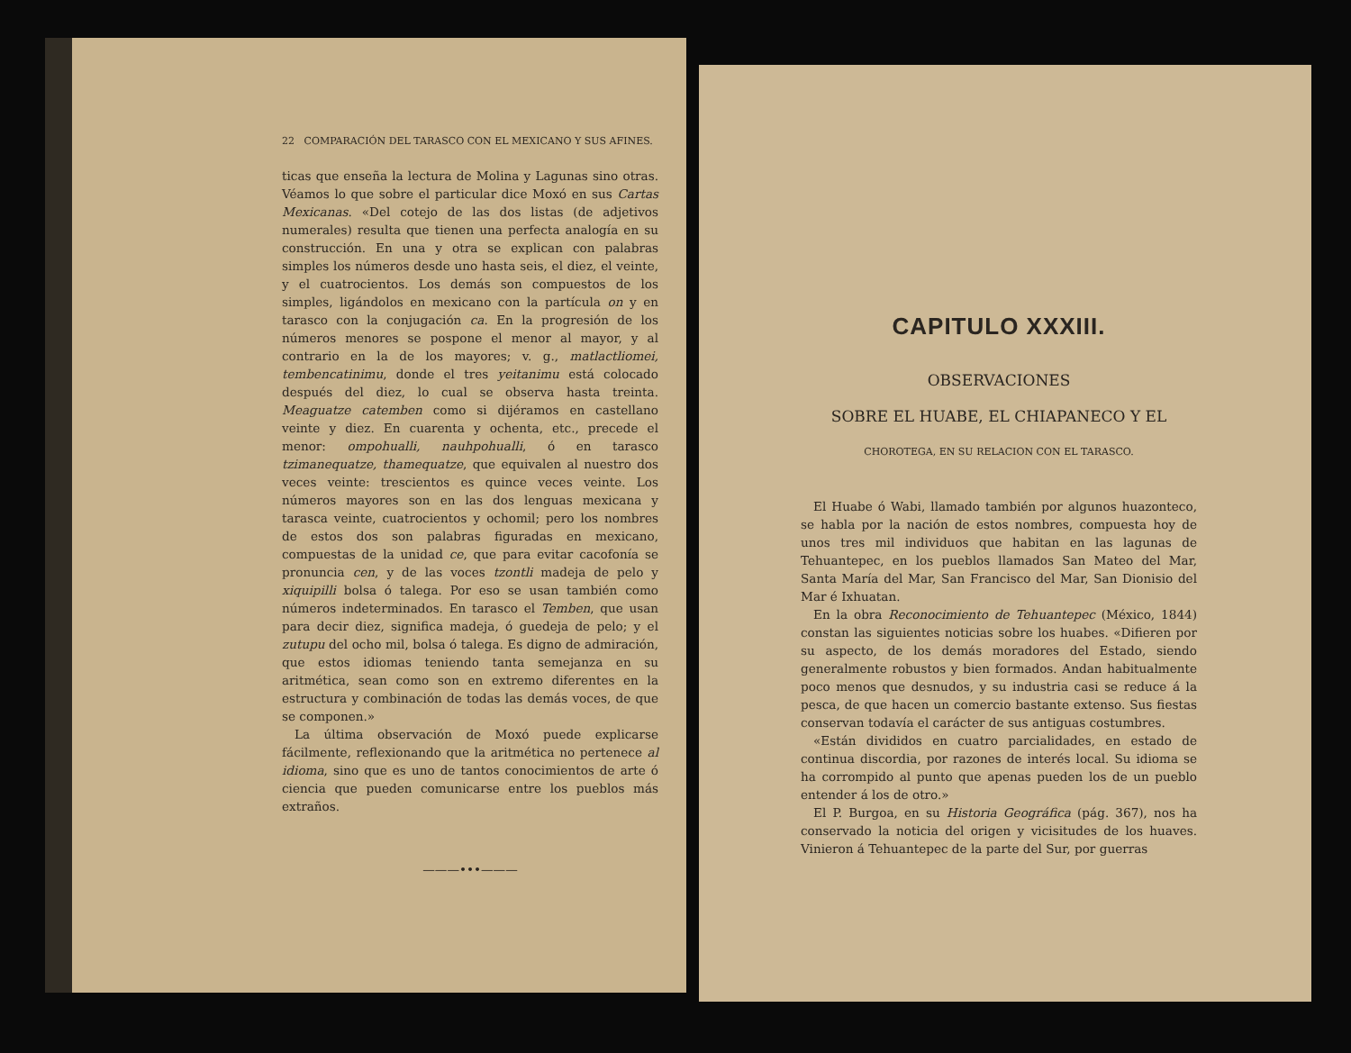22 COMPARACIÓN DEL TARASCO CON EL MEXICANO Y SUS AFINES.
ticas que enseña la lectura de Molina y Lagunas sino otras. Véamos lo que sobre el particular dice Moxó en sus Cartas Mexicanas. «Del cotejo de las dos listas (de adjetivos numerales) resulta que tienen una perfecta analogía en su construcción. En una y otra se explican con palabras simples los números desde uno hasta seis, el diez, el veinte, y el cuatrocientos. Los demás son compuestos de los simples, ligándolos en mexicano con la partícula on y en tarasco con la conjugación ca. En la progresión de los números menores se pospone el menor al mayor, y al contrario en la de los mayores; v. g., matlactliomei, tembencatinimu, donde el tres yeitanimu está colocado después del diez, lo cual se observa hasta treinta. Meaguatze catemben como si dijéramos en castellano veinte y diez. En cuarenta y ochenta, etc., precede el menor: ompohualli, nauhpohualli, ó en tarasco tzimanequatze, thamequatze, que equivalen al nuestro dos veces veinte: trescientos es quince veces veinte. Los números mayores son en las dos lenguas mexicana y tarasca veinte, cuatrocientos y ochomil; pero los nombres de estos dos son palabras figuradas en mexicano, compuestas de la unidad ce, que para evitar cacofonía se pronuncia cen, y de las voces tzontli madeja de pelo y xiquipilli bolsa ó talega. Por eso se usan también como números indeterminados. En tarasco el Temben, que usan para decir diez, significa madeja, ó guedeja de pelo; y el zutupu del ocho mil, bolsa ó talega. Es digno de admiración, que estos idiomas teniendo tanta semejanza en su aritmética, sean como son en extremo diferentes en la estructura y combinación de todas las demás voces, de que se componen.»
La última observación de Moxó puede explicarse fácilmente, reflexionando que la aritmética no pertenece al idioma, sino que es uno de tantos conocimientos de arte ó ciencia que pueden comunicarse entre los pueblos más extraños.
———•••———
CAPITULO XXXIII.
OBSERVACIONES
SOBRE EL HUABE, EL CHIAPANECO Y EL
CHOROTEGA, EN SU RELACION CON EL TARASCO.
El Huabe ó Wabi, llamado también por algunos huazonteco, se habla por la nación de estos nombres, compuesta hoy de unos tres mil individuos que habitan en las lagunas de Tehuantepec, en los pueblos llamados San Mateo del Mar, Santa María del Mar, San Francisco del Mar, San Dionisio del Mar é Ixhuatan.
En la obra Reconocimiento de Tehuantepec (México, 1844) constan las siguientes noticias sobre los huabes. «Difieren por su aspecto, de los demás moradores del Estado, siendo generalmente robustos y bien formados. Andan habitualmente poco menos que desnudos, y su industria casi se reduce á la pesca, de que hacen un comercio bastante extenso. Sus fiestas conservan todavía el carácter de sus antiguas costumbres.
«Están divididos en cuatro parcialidades, en estado de continua discordia, por razones de interés local. Su idioma se ha corrompido al punto que apenas pueden los de un pueblo entender á los de otro.»
El P. Burgoa, en su Historia Geográfica (pág. 367), nos ha conservado la noticia del origen y vicisitudes de los huaves. Vinieron á Tehuantepec de la parte del Sur, por guerras